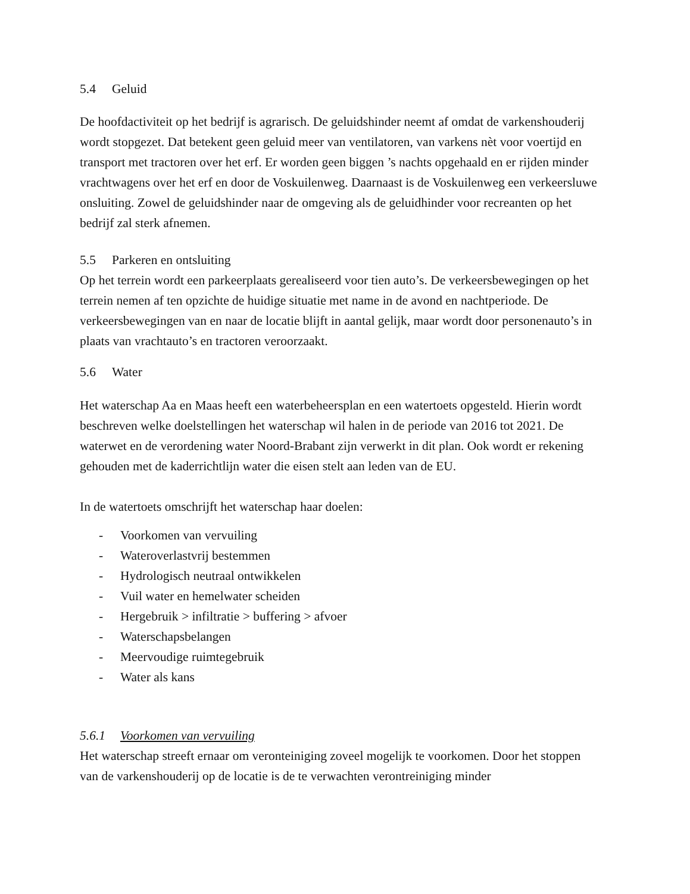5.4 Geluid
De hoofdactiviteit op het bedrijf is agrarisch. De geluidshinder neemt af omdat de varkenshouderij wordt stopgezet. Dat betekent geen geluid meer van ventilatoren, van varkens nèt voor voertijd en transport met tractoren over het erf. Er worden geen biggen ’s nachts opgehaald en er rijden minder vrachtwagens over het erf en door de Voskuilenweg. Daarnaast is de Voskuilenweg een verkeersluwe onsluiting. Zowel de geluidshinder naar de omgeving als de geluidhinder voor recreanten op het bedrijf zal sterk afnemen.
5.5 Parkeren en ontsluiting
Op het terrein wordt een parkeerplaats gerealiseerd voor tien auto’s. De verkeersbewegingen op het terrein nemen af ten opzichte de huidige situatie met name in de avond en nachtperiode. De verkeersbewegingen van en naar de locatie blijft in aantal gelijk, maar wordt door personenauto’s in plaats van vrachtauto’s en tractoren veroorzaakt.
5.6 Water
Het waterschap Aa en Maas heeft een waterbeheersplan en een watertoets opgesteld. Hierin wordt beschreven welke doelstellingen het waterschap wil halen in de periode van 2016 tot 2021. De waterwet en de verordening water Noord-Brabant zijn verwerkt in dit plan. Ook wordt er rekening gehouden met de kaderrichtlijn water die eisen stelt aan leden van de EU.
In de watertoets omschrijft het waterschap haar doelen:
- Voorkomen van vervuiling
- Wateroverlastvrij bestemmen
- Hydrologisch neutraal ontwikkelen
- Vuil water en hemelwater scheiden
- Hergebruik > infiltratie > buffering > afvoer
- Waterschapsbelangen
- Meervoudige ruimtegebruik
- Water als kans
5.6.1 Voorkomen van vervuiling
Het waterschap streeft ernaar om veronteiniging zoveel mogelijk te voorkomen. Door het stoppen van de varkenshouderij op de locatie is de te verwachten verontreiniging minder